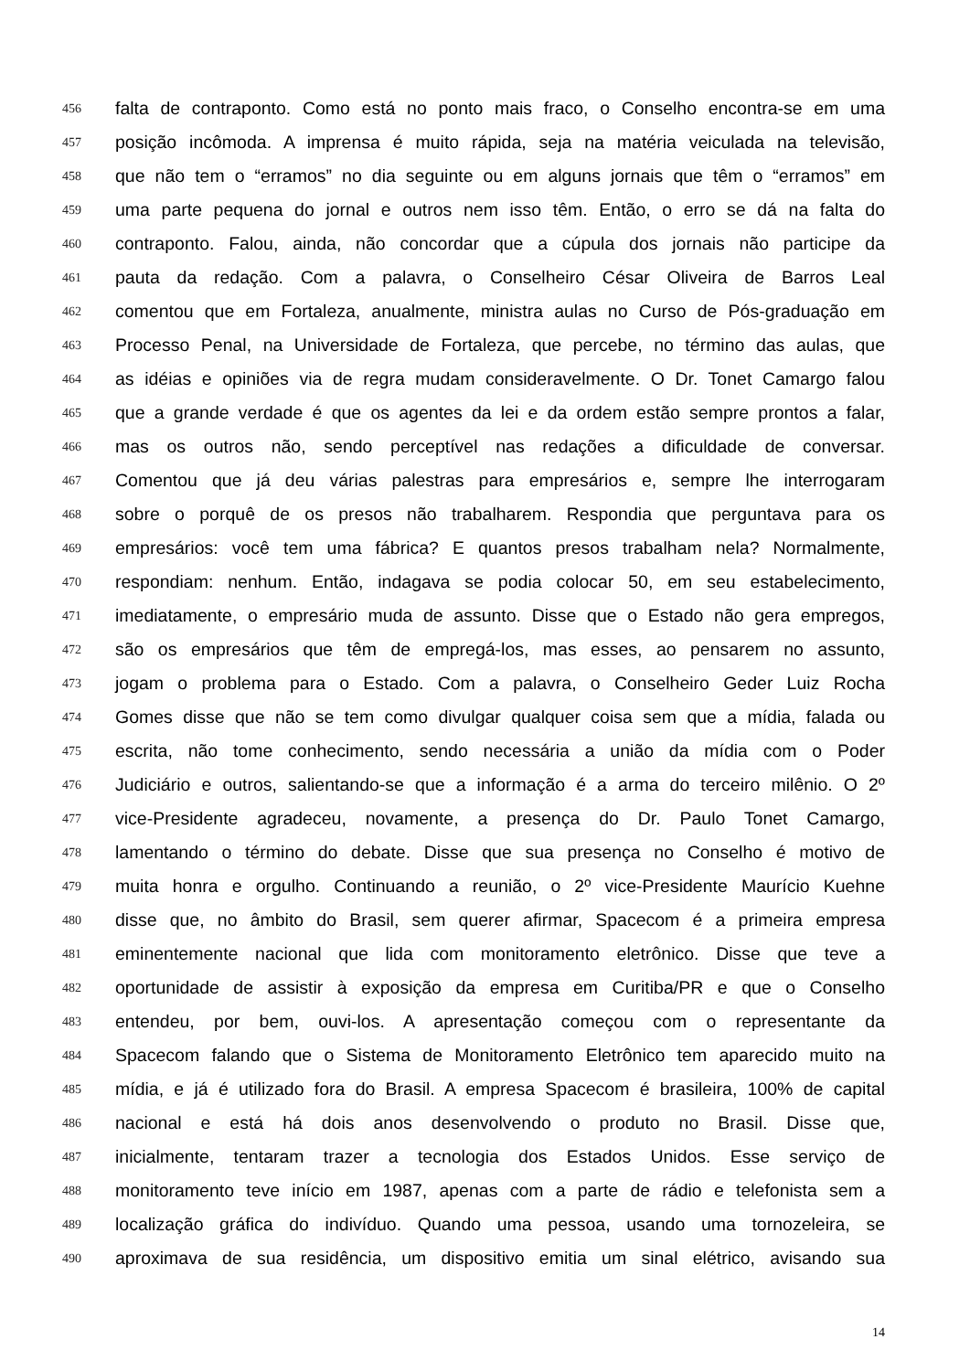456 falta de contraponto. Como está no ponto mais fraco, o Conselho encontra-se em uma
457 posição incômoda. A imprensa é muito rápida, seja na matéria veiculada na televisão,
458 que não tem o “erramos” no dia seguinte ou em alguns jornais que têm o “erramos” em
459 uma parte pequena do jornal e outros nem isso têm. Então, o erro se dá na falta do
460 contraponto. Falou, ainda, não concordar que a cúpula dos jornais não participe da
461 pauta da redação. Com a palavra, o Conselheiro César Oliveira de Barros Leal
462 comentou que em Fortaleza, anualmente, ministra aulas no Curso de Pós-graduação em
463 Processo Penal, na Universidade de Fortaleza, que percebe, no término das aulas, que
464 as idéias e opiniões via de regra mudam consideravelmente. O Dr. Tonet Camargo falou
465 que a grande verdade é que os agentes da lei e da ordem estão sempre prontos a falar,
466 mas os outros não, sendo perceptível nas redações a dificuldade de conversar.
467 Comentou que já deu várias palestras para empresários e, sempre lhe interrogaram
468 sobre o porquê de os presos não trabalharem. Respondia que perguntava para os
469 empresários: você tem uma fábrica? E quantos presos trabalham nela? Normalmente,
470 respondiam: nenhum. Então, indagava se podia colocar 50, em seu estabelecimento,
471 imediatamente, o empresário muda de assunto. Disse que o Estado não gera empregos,
472 são os empresários que têm de empregá-los, mas esses, ao pensarem no assunto,
473 jogam o problema para o Estado. Com a palavra, o Conselheiro Geder Luiz Rocha
474 Gomes disse que não se tem como divulgar qualquer coisa sem que a mídia, falada ou
475 escrita, não tome conhecimento, sendo necessária a união da mídia com o Poder
476 Judiciário e outros, salientando-se que a informação é a arma do terceiro milênio. O 2º
477 vice-Presidente agradeceu, novamente, a presença do Dr. Paulo Tonet Camargo,
478 lamentando o término do debate. Disse que sua presença no Conselho é motivo de
479 muita honra e orgulho. Continuando a reunião, o 2º vice-Presidente Maurício Kuehne
480 disse que, no âmbito do Brasil, sem querer afirmar, Spacecom é a primeira empresa
481 eminentemente nacional que lida com monitoramento eletrônico. Disse que teve a
482 oportunidade de assistir à exposição da empresa em Curitiba/PR e que o Conselho
483 entendeu, por bem, ouvi-los. A apresentação começou com o representante da
484 Spacecom falando que o Sistema de Monitoramento Eletrônico tem aparecido muito na
485 mídia, e já é utilizado fora do Brasil. A empresa Spacecom é brasileira, 100% de capital
486 nacional e está há dois anos desenvolvendo o produto no Brasil. Disse que,
487 inicialmente, tentaram trazer a tecnologia dos Estados Unidos. Esse serviço de
488 monitoramento teve início em 1987, apenas com a parte de rádio e telefonista sem a
489 localização gráfica do indivíduo. Quando uma pessoa, usando uma tornozeleira, se
490 aproximava de sua residência, um dispositivo emitia um sinal elétrico, avisando sua
14